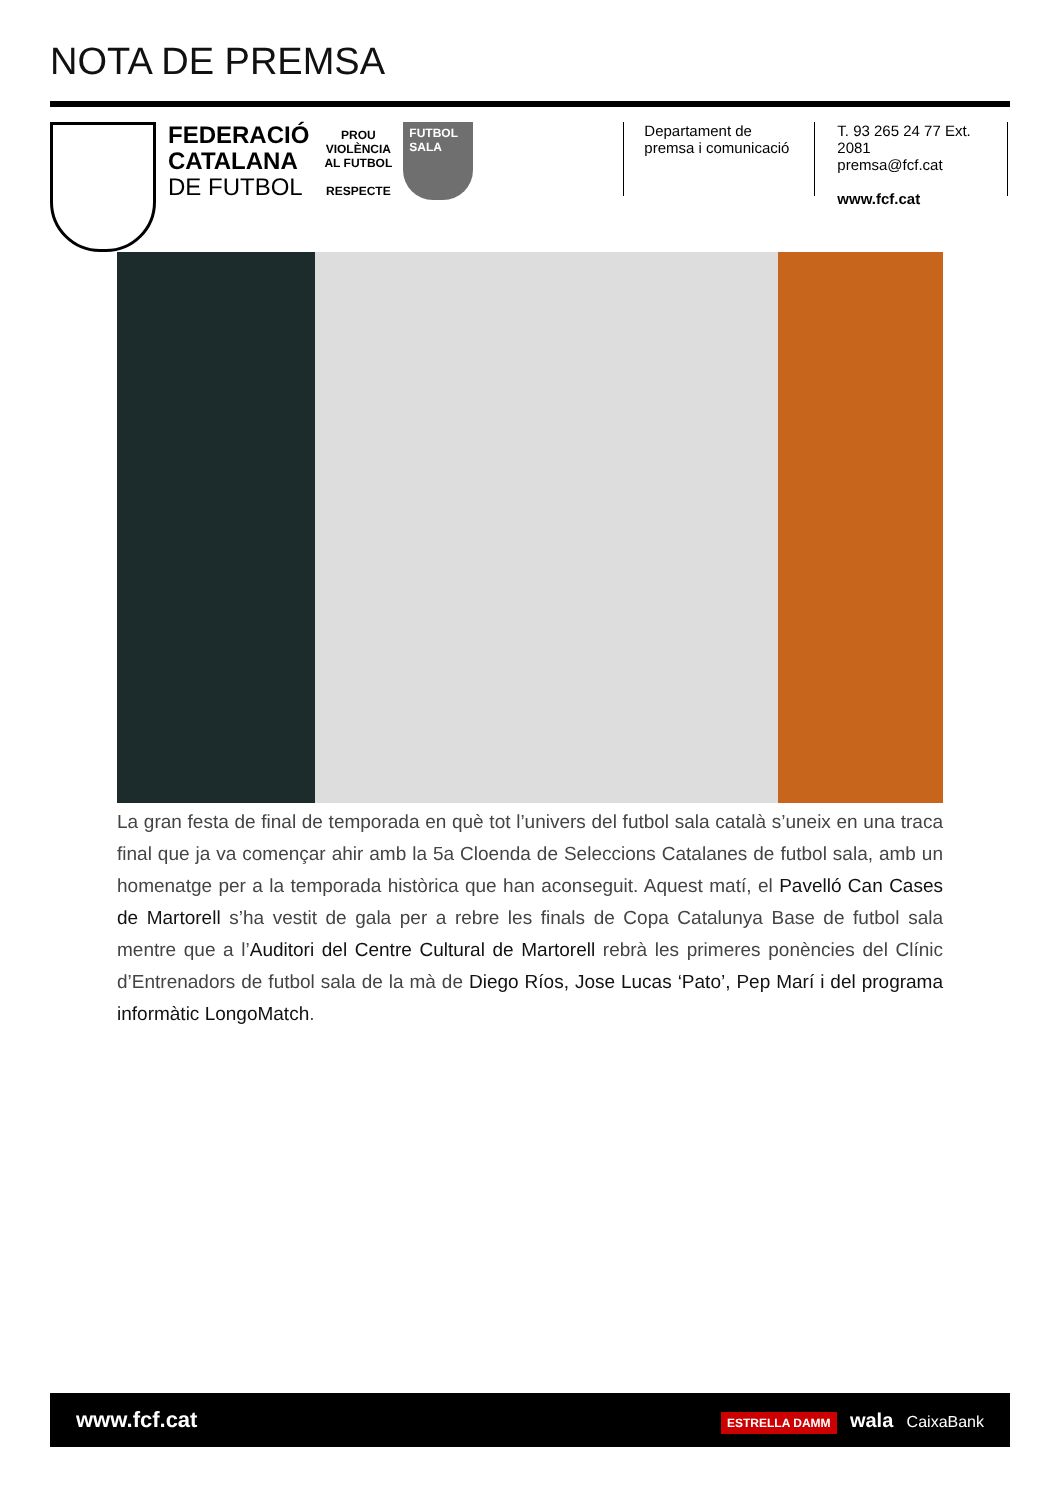NOTA DE PREMSA
FEDERACIÓ
CATALANA
DE FUTBOL
PROU VIOLÈNCIA AL FUTBOL
RESPECTE
FUTBOL SALA
Departament de
premsa i comunicació
T. 93 265 24 77 Ext. 2081
premsa@fcf.cat
www.fcf.cat
La gran festa de final de temporada en què tot l’univers del futbol sala català s’uneix en una traca final que ja va començar ahir amb la 5a Cloenda de Seleccions Catalanes de futbol sala, amb un homenatge per a la temporada històrica que han aconseguit. Aquest matí, el Pavelló Can Cases de Martorell s’ha vestit de gala per a rebre les finals de Copa Catalunya Base de futbol sala mentre que a l’Auditori del Centre Cultural de Martorell rebrà les primeres ponències del Clínic d’Entrenadors de futbol sala de la mà de Diego Ríos, Jose Lucas ‘Pato’, Pep Marí i del programa informàtic LongoMatch.
www.fcf.cat ESTRELLA DAMM wala CaixaBank